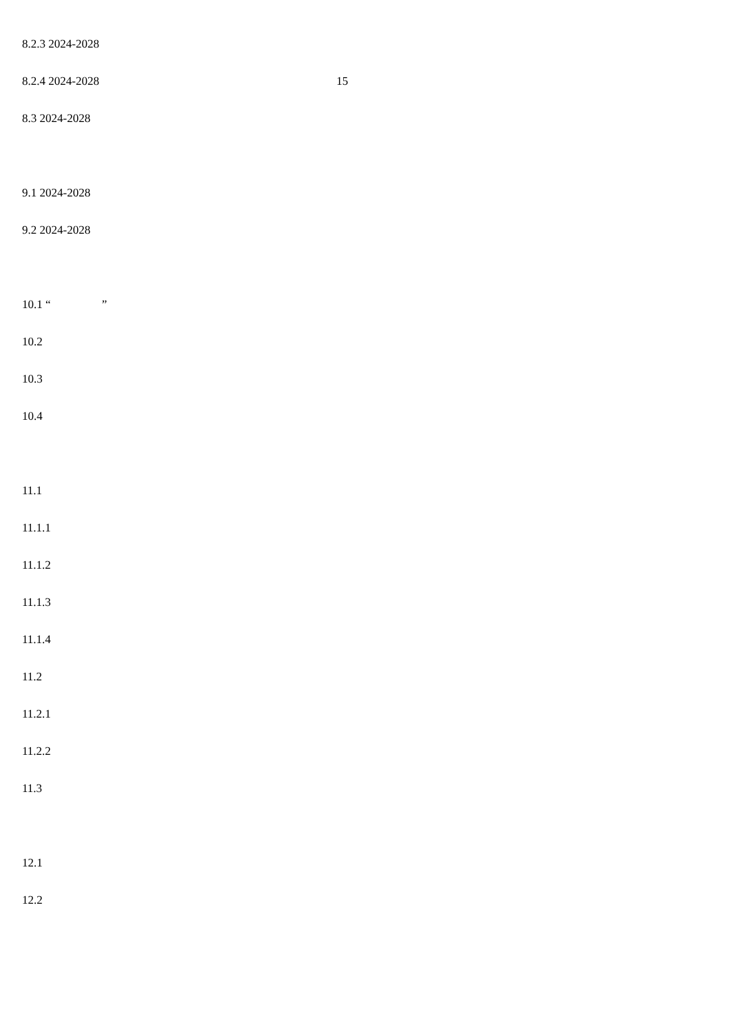8.2.3 2024-2028
8.2.4 2024-2028 15
8.3 2024-2028
9.1 2024-2028
9.2 2024-2028
10.1 “ ”
10.2
10.3
10.4
11.1
11.1.1
11.1.2
11.1.3
11.1.4
11.2
11.2.1
11.2.2
11.3
12.1
12.2